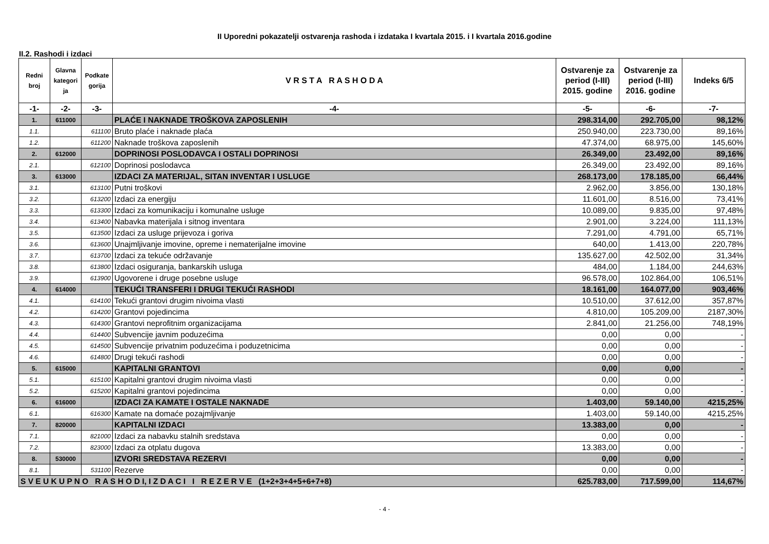II Uporedni pokazatelji ostvarenja rashoda i izdataka I kvartala 2015. i I kvartala 2016.godine
II.2. Rashodi i izdaci
| Redni broj | Glavna kategori ja | Podkate gorija | V R S T A R A S H O D A | Ostvarenje za period (I-III) 2015. godine | Ostvarenje za period (I-III) 2016. godine | Indeks 6/5 |
| --- | --- | --- | --- | --- | --- | --- |
| -1- | -2- | -3- | -4- | -5- | -6- | -7- |
| 1. | 611000 | | PLAĆE I NAKNADE TROŠKOVA ZAPOSLENIH | 298.314,00 | 292.705,00 | 98,12% |
| 1.1. | | 611100 | Bruto plaće i naknade plaća | 250.940,00 | 223.730,00 | 89,16% |
| 1.2. | | 611200 | Naknade troškova zaposlenih | 47.374,00 | 68.975,00 | 145,60% |
| 2. | 612000 | | DOPRINOSI POSLODAVCA I OSTALI DOPRINOSI | 26.349,00 | 23.492,00 | 89,16% |
| 2.1. | | 612100 | Doprinosi poslodavca | 26.349,00 | 23.492,00 | 89,16% |
| 3. | 613000 | | IZDACI ZA MATERIJAL, SITAN INVENTAR I USLUGE | 268.173,00 | 178.185,00 | 66,44% |
| 3.1. | | 613100 | Putni troškovi | 2.962,00 | 3.856,00 | 130,18% |
| 3.2. | | 613200 | Izdaci za energiju | 11.601,00 | 8.516,00 | 73,41% |
| 3.3. | | 613300 | Izdaci za komunikaciju i komunalne usluge | 10.089,00 | 9.835,00 | 97,48% |
| 3.4. | | 613400 | Nabavka materijala i sitnog inventara | 2.901,00 | 3.224,00 | 111,13% |
| 3.5. | | 613500 | Izdaci za usluge prijevoza i goriva | 7.291,00 | 4.791,00 | 65,71% |
| 3.6. | | 613600 | Unajmljivanje imovine, opreme i nematerijalne imovine | 640,00 | 1.413,00 | 220,78% |
| 3.7. | | 613700 | Izdaci za tekuće održavanje | 135.627,00 | 42.502,00 | 31,34% |
| 3.8. | | 613800 | Izdaci osiguranja, bankarskih usluga | 484,00 | 1.184,00 | 244,63% |
| 3.9. | | 613900 | Ugovorene i druge posebne usluge | 96.578,00 | 102.864,00 | 106,51% |
| 4. | 614000 | | TEKUĆI TRANSFERI I DRUGI TEKUĆI RASHODI | 18.161,00 | 164.077,00 | 903,46% |
| 4.1. | | 614100 | Tekući grantovi drugim nivoima vlasti | 10.510,00 | 37.612,00 | 357,87% |
| 4.2. | | 614200 | Grantovi pojedincima | 4.810,00 | 105.209,00 | 2187,30% |
| 4.3. | | 614300 | Grantovi neprofitnim organizacijama | 2.841,00 | 21.256,00 | 748,19% |
| 4.4. | | 614400 | Subvencije javnim poduzećima | 0,00 | 0,00 | - |
| 4.5. | | 614500 | Subvencije privatnim poduzećima i poduzetnicima | 0,00 | 0,00 | - |
| 4.6. | | 614800 | Drugi tekući rashodi | 0,00 | 0,00 | - |
| 5. | 615000 | | KAPITALNI GRANTOVI | 0,00 | 0,00 | - |
| 5.1. | | 615100 | Kapitalni grantovi drugim nivoima vlasti | 0,00 | 0,00 | - |
| 5.2. | | 615200 | Kapitalni grantovi pojedincima | 0,00 | 0,00 | - |
| 6. | 616000 | | IZDACI ZA KAMATE I OSTALE NAKNADE | 1.403,00 | 59.140,00 | 4215,25% |
| 6.1. | | 616300 | Kamate na domaće pozajmljivanje | 1.403,00 | 59.140,00 | 4215,25% |
| 7. | 820000 | | KAPITALNI IZDACI | 13.383,00 | 0,00 | - |
| 7.1. | | 821000 | Izdaci za nabavku stalnih sredstava | 0,00 | 0,00 | - |
| 7.2. | | 823000 | Izdaci za otplatu dugova | 13.383,00 | 0,00 | - |
| 8. | 530000 | | IZVORI SREDSTAVA REZERVI | 0,00 | 0,00 | - |
| 8.1. | | 531100 | Rezerve | 0,00 | 0,00 | - |
| S V E U K U P N O R A S H O D I, I Z D A C I I R E Z E R V E (1+2+3+4+5+6+7+8) | | | | 625.783,00 | 717.599,00 | 114,67% |
- 4 -